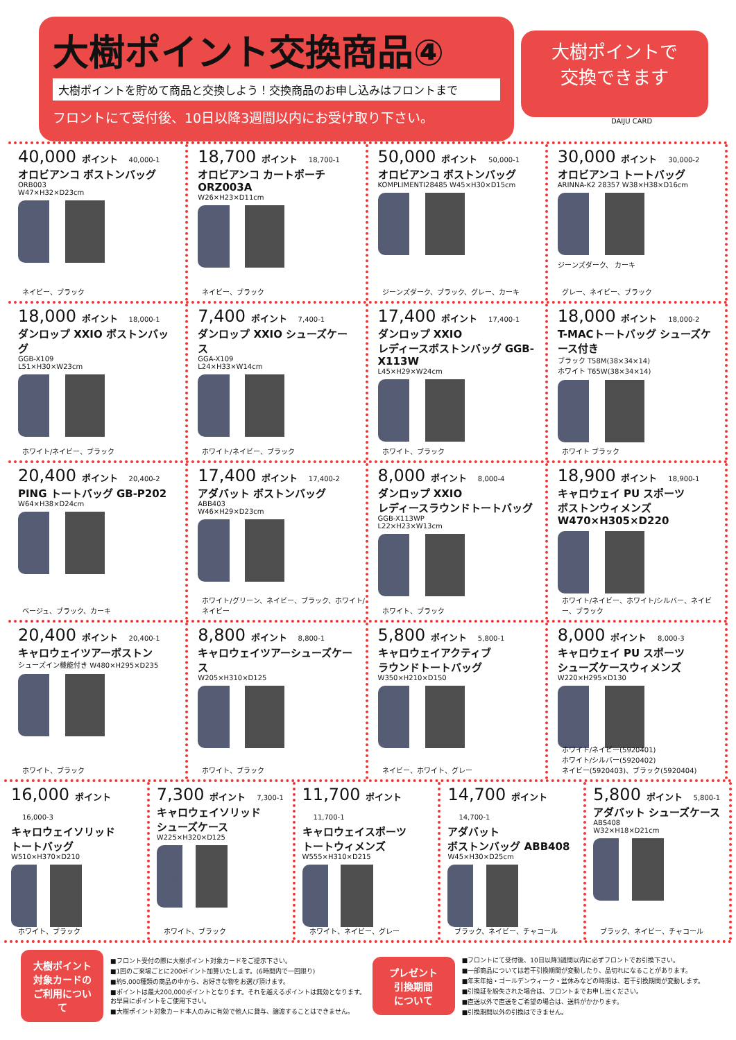大樹ポイント交換商品④
大樹ポイントを貯めて商品と交換しよう！交換商品のお申し込みはフロントまで
フロントにて受付後、10日以降3週間以内にお受け取り下さい。
大樹ポイントで
交換できます
DAIJU CARD
40,000 ポイント 40,000-1
オロビアンコ ボストンバッグ
ORB003
W47×H32×D23cm
ネイビー、ブラック
18,700 ポイント 18,700-1
オロビアンコ カートポーチ ORZ003A
W26×H23×D11cm
ネイビー、ブラック
50,000 ポイント 50,000-1
オロビアンコ ボストンバッグ
KOMPLIMENTI28485 W45×H30×D15cm
ジーンズダーク、ブラック、グレー、カーキ
30,000 ポイント 30,000-2
オロビアンコ トートバッグ
ARINNA-K2 28357 W38×H38×D16cm
ジーンズダーク、 カーキ
グレー、ネイビー、ブラック
18,000 ポイント 18,000-1
ダンロップ XXIO ボストンバッグ
GGB-X109
L51×H30×W23cm
ホワイト/ネイビー、ブラック
7,400 ポイント 7,400-1
ダンロップ XXIO シューズケース
GGA-X109
L24×H33×W14cm
ホワイト/ネイビー、ブラック
17,400 ポイント 17,400-1
ダンロップ XXIO
レディースボストンバッグ GGB-X113W
L45×H29×W24cm
ホワイト、ブラック
18,000 ポイント 18,000-2
T-MACトートバッグ シューズケース付き
ブラック T58M(38×34×14)
ホワイト T65W(38×34×14)
ホワイト ブラック
20,400 ポイント 20,400-2
PING トートバッグ GB-P202
W64×H38×D24cm
ベージュ、ブラック、カーキ
17,400 ポイント 17,400-2
アダバット ボストンバッグ
ABB403
W46×H29×D23cm
ホワイト/グリーン、ネイビー、ブラック、ホワイト/ネイビー
8,000 ポイント 8,000-4
ダンロップ XXIO
レディースラウンドトートバッグ
GGB-X113WP
L22×H23×W13cm
ホワイト、ブラック
18,900 ポイント 18,900-1
キャロウェイ PU スポーツ
ボストンウィメンズ W470×H305×D220
ホワイト/ネイビー、ホワイト/シルバー、ネイビー、ブラック
20,400 ポイント 20,400-1
キャロウェイツアーボストン
シューズイン機能付き W480×H295×D235
ホワイト、ブラック
8,800 ポイント 8,800-1
キャロウェイツアーシューズケース
W205×H310×D125
ホワイト、ブラック
5,800 ポイント 5,800-1
キャロウェイアクティブ
ラウンドトートバッグ
W350×H210×D150
ネイビー、ホワイト、グレー
8,000 ポイント 8,000-3
キャロウェイ PU スポーツ
シューズケースウィメンズ
W220×H295×D130
ホワイト/ネイビー(5920401)
ホワイト/シルバー(5920402)
ネイビー(5920403)、ブラック(5920404)
16,000 ポイント 16,000-3
キャロウェイソリッド
トートバッグ
W510×H370×D210
ホワイト、ブラック
7,300 ポイント 7,300-1
キャロウェイソリッド
シューズケース
W225×H320×D125
ホワイト、ブラック
11,700 ポイント 11,700-1
キャロウェイスポーツ
トートウィメンズ
W555×H310×D215
ホワイト、ネイビー、グレー
14,700 ポイント 14,700-1
アダバット
ボストンバッグ ABB408
W45×H30×D25cm
ブラック、ネイビー、チャコール
5,800 ポイント 5,800-1
アダバット シューズケース
ABS408
W32×H18×D21cm
ブラック、ネイビー、チャコール
大樹ポイント
対象カードの
ご利用について
■フロント受付の際に大樹ポイント対象カードをご提示下さい。
■1回のご来場ごとに200ポイント加算いたします。(6時間内で一回限り)
■約5,000種類の商品の中から、お好きな物をお選び頂けます。
■ポイントは最大200,000ポイントとなります。それを越えるポイントは無効となります。
お早目にポイントをご使用下さい。
■大樹ポイント対象カード本人のみに有効で他人に貸与、譲渡することはできません。
プレゼント
引換期間
について
■フロントにて受付後、10日以降3週間以内に必ずフロントでお引換下さい。
■一部商品については若干引換期間が変動したり、品切れになることがあります。
■年末年始・ゴールデンウィーク・盆休みなどの時期は、若干引換期間が変動します。
■引換証を紛失された場合は、フロントまでお申し出ください。
■直送以外で直送をご希望の場合は、送料がかかります。
■引換期間以外の引換はできません。